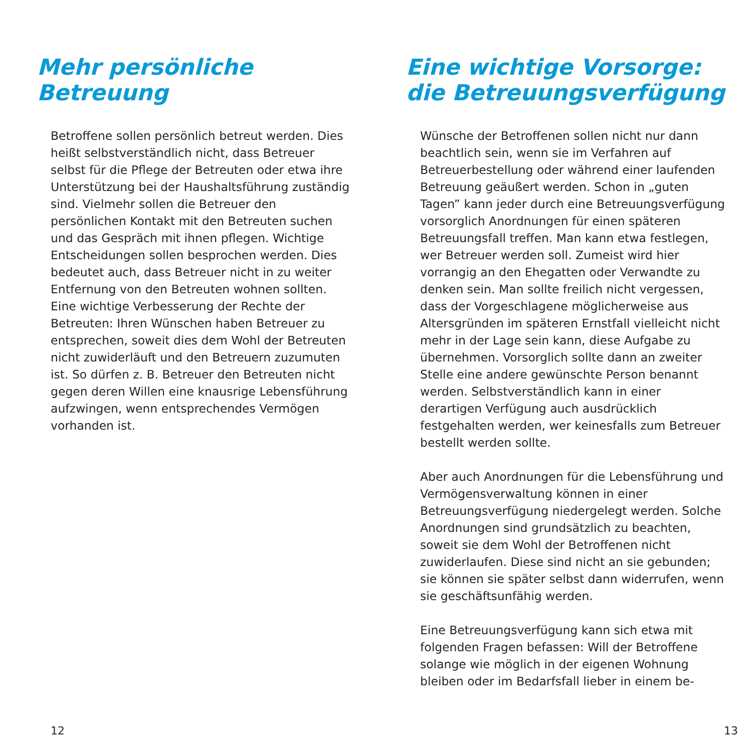Mehr persönliche
Betreuung
Betroffene sollen persönlich betreut werden. Dies heißt selbstverständlich nicht, dass Betreuer selbst für die Pflege der Betreuten oder etwa ihre Unterstützung bei der Haushaltsführung zuständig sind. Vielmehr sollen die Betreuer den persönlichen Kontakt mit den Betreuten suchen und das Gespräch mit ihnen pflegen. Wichtige Entscheidungen sollen besprochen werden. Dies bedeutet auch, dass Betreuer nicht in zu weiter Entfernung von den Betreuten wohnen sollten. Eine wichtige Verbesserung der Rechte der Betreuten: Ihren Wünschen haben Betreuer zu entsprechen, soweit dies dem Wohl der Betreuten nicht zuwiderläuft und den Betreuern zuzumuten ist. So dürfen z. B. Betreuer den Betreuten nicht gegen deren Willen eine knausrige Lebensführung aufzwingen, wenn entsprechendes Vermögen vorhanden ist.
12
Eine wichtige Vorsorge:
die Betreuungsverfügung
Wünsche der Betroffenen sollen nicht nur dann beachtlich sein, wenn sie im Verfahren auf Betreuerbestellung oder während einer laufenden Betreuung geäußert werden. Schon in „guten Tagen” kann jeder durch eine Betreuungsverfügung vorsorglich Anordnungen für einen späteren Betreuungsfall treffen. Man kann etwa festlegen, wer Betreuer werden soll. Zumeist wird hier vorrangig an den Ehegatten oder Verwandte zu denken sein. Man sollte freilich nicht vergessen, dass der Vorgeschlagene möglicherweise aus Altersgründen im späteren Ernstfall vielleicht nicht mehr in der Lage sein kann, diese Aufgabe zu übernehmen. Vorsorglich sollte dann an zweiter Stelle eine andere gewünschte Person benannt werden. Selbstverständlich kann in einer derartigen Verfügung auch ausdrücklich festgehalten werden, wer keinesfalls zum Betreuer bestellt werden sollte.
Aber auch Anordnungen für die Lebensführung und Vermögensverwaltung können in einer Betreuungsverfügung niedergelegt werden. Solche Anordnungen sind grundsätzlich zu beachten, soweit sie dem Wohl der Betroffenen nicht zuwiderlaufen. Diese sind nicht an sie gebunden; sie können sie später selbst dann widerrufen, wenn sie geschäftsunfähig werden.
Eine Betreuungsverfügung kann sich etwa mit folgenden Fragen befassen: Will der Betroffene solange wie möglich in der eigenen Wohnung bleiben oder im Bedarfsfall lieber in einem be-
13